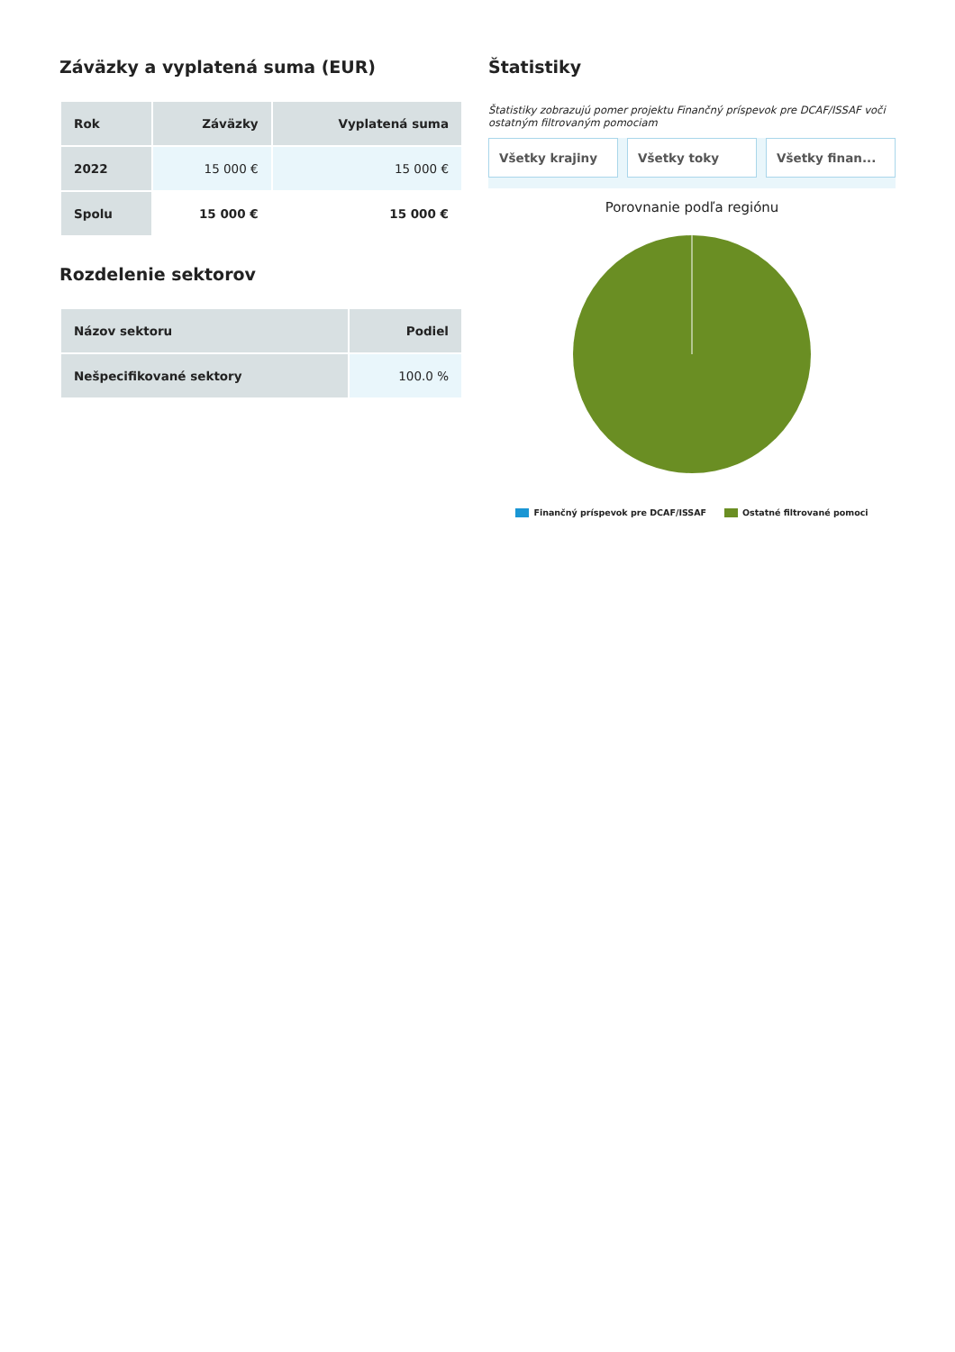Záväzky a vyplatená suma (EUR)
| Rok | Záväzky | Vyplatená suma |
| --- | --- | --- |
| 2022 | 15 000 € | 15 000 € |
| Spolu | 15 000 € | 15 000 € |
Rozdelenie sektorov
| Názov sektoru | Podiel |
| --- | --- |
| Nešpecifikované sektory | 100.0 % |
Štatistiky
Štatistiky zobrazujú pomer projektu Finančný príspevok pre DCAF/ISSAF voči ostatným filtrovaným pomociam
Všetky krajiny Všetky toky Všetky finan...
Porovnanie podľa regiónu
Finančný príspevok pre DCAF/ISSAF Ostatné filtrované pomoci